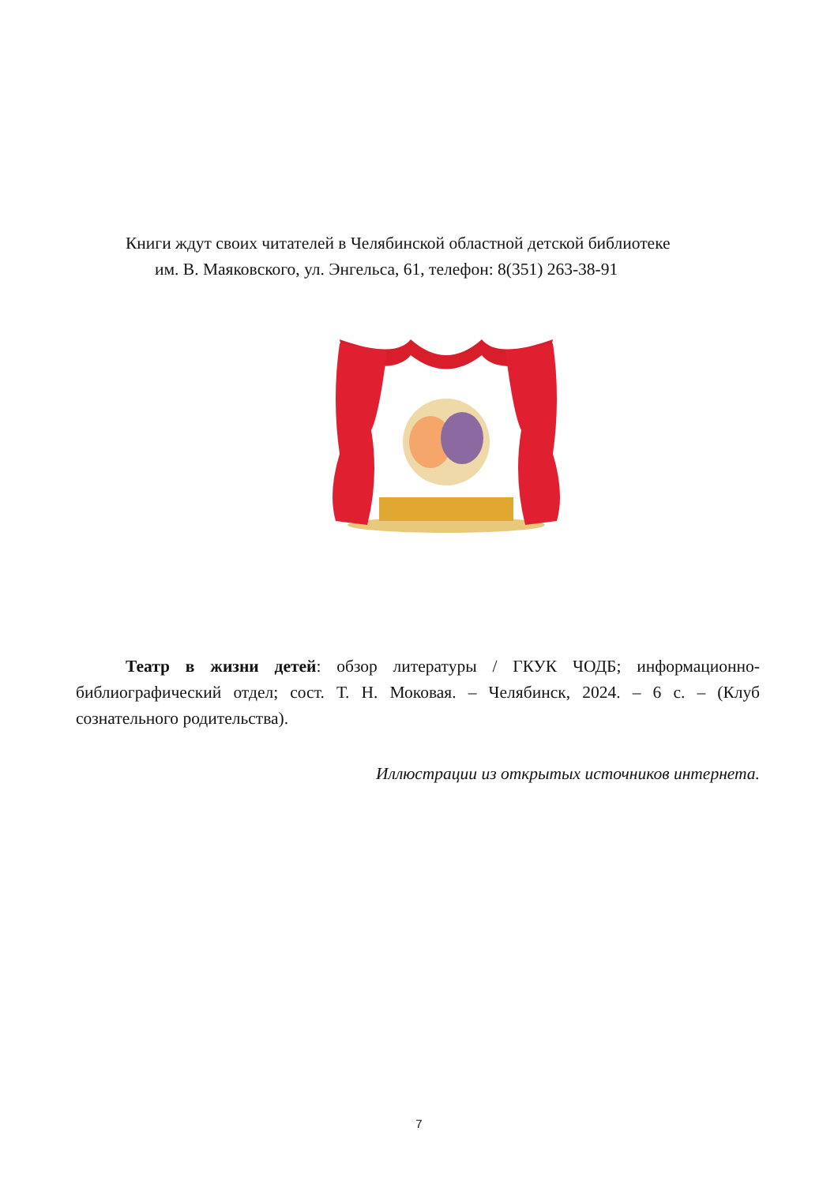Книги ждут своих читателей в Челябинской областной детской библиотеке
им. В. Маяковского, ул. Энгельса, 61, телефон: 8(351) 263-38-91
Театр в жизни детей: обзор литературы / ГКУК ЧОДБ; информационно-библиографический отдел; сост. Т. Н. Моковая. – Челябинск, 2024. – 6 с. – (Клуб сознательного родительства).
Иллюстрации из открытых источников интернета.
7